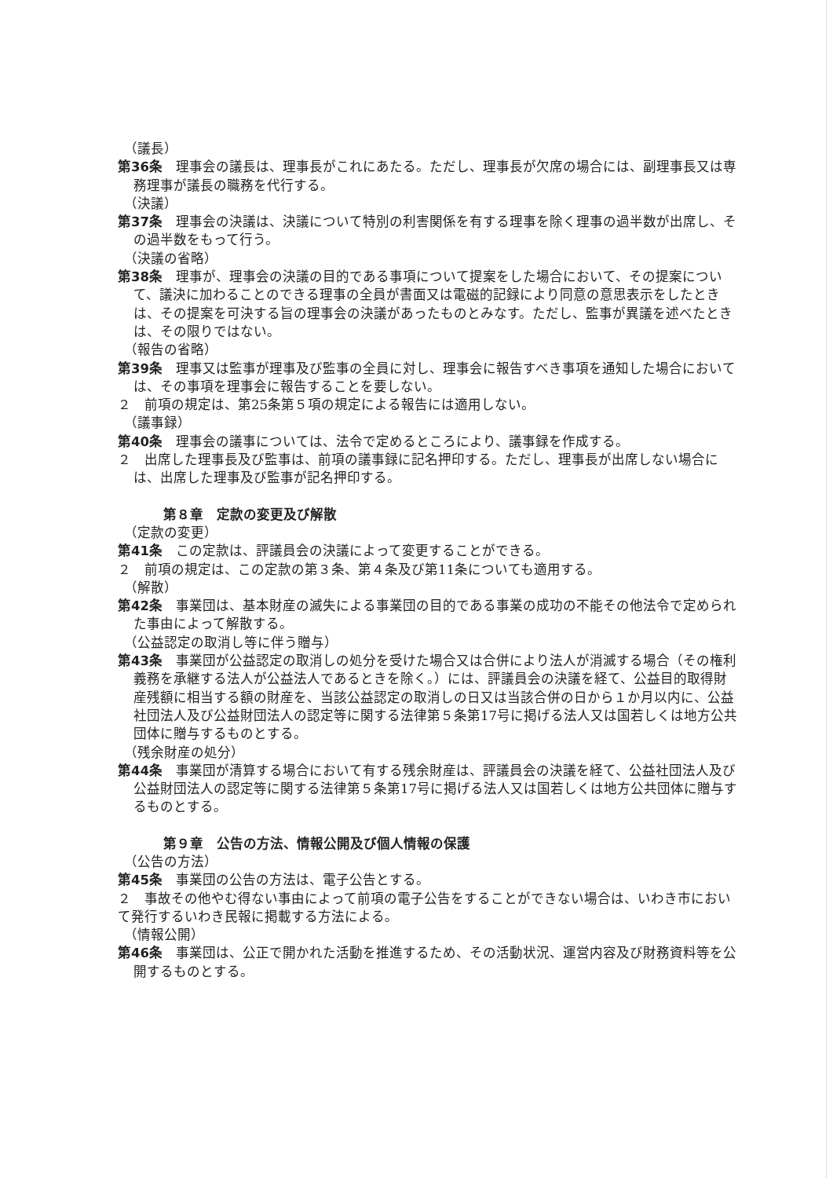（議長）
第36条　理事会の議長は、理事長がこれにあたる。ただし、理事長が欠席の場合には、副理事長又は専務理事が議長の職務を代行する。
（決議）
第37条　理事会の決議は、決議について特別の利害関係を有する理事を除く理事の過半数が出席し、その過半数をもって行う。
（決議の省略）
第38条　理事が、理事会の決議の目的である事項について提案をした場合において、その提案について、議決に加わることのできる理事の全員が書面又は電磁的記録により同意の意思表示をしたときは、その提案を可決する旨の理事会の決議があったものとみなす。ただし、監事が異議を述べたときは、その限りではない。
（報告の省略）
第39条　理事又は監事が理事及び監事の全員に対し、理事会に報告すべき事項を通知した場合においては、その事項を理事会に報告することを要しない。
２　前項の規定は、第25条第５項の規定による報告には適用しない。
（議事録）
第40条　理事会の議事については、法令で定めるところにより、議事録を作成する。
２　出席した理事長及び監事は、前項の議事録に記名押印する。ただし、理事長が出席しない場合には、出席した理事及び監事が記名押印する。
第８章　定款の変更及び解散
（定款の変更）
第41条　この定款は、評議員会の決議によって変更することができる。
２　前項の規定は、この定款の第３条、第４条及び第11条についても適用する。
（解散）
第42条　事業団は、基本財産の滅失による事業団の目的である事業の成功の不能その他法令で定められた事由によって解散する。
（公益認定の取消し等に伴う贈与）
第43条　事業団が公益認定の取消しの処分を受けた場合又は合併により法人が消滅する場合（その権利義務を承継する法人が公益法人であるときを除く。）には、評議員会の決議を経て、公益目的取得財産残額に相当する額の財産を、当該公益認定の取消しの日又は当該合併の日から１か月以内に、公益社団法人及び公益財団法人の認定等に関する法律第５条第17号に掲げる法人又は国若しくは地方公共団体に贈与するものとする。
（残余財産の処分）
第44条　事業団が清算する場合において有する残余財産は、評議員会の決議を経て、公益社団法人及び公益財団法人の認定等に関する法律第５条第17号に掲げる法人又は国若しくは地方公共団体に贈与するものとする。
第９章　公告の方法、情報公開及び個人情報の保護
（公告の方法）
第45条　事業団の公告の方法は、電子公告とする。
２　事故その他やむ得ない事由によって前項の電子公告をすることができない場合は、いわき市において発行するいわき民報に掲載する方法による。
（情報公開）
第46条　事業団は、公正で開かれた活動を推進するため、その活動状況、運営内容及び財務資料等を公開するものとする。